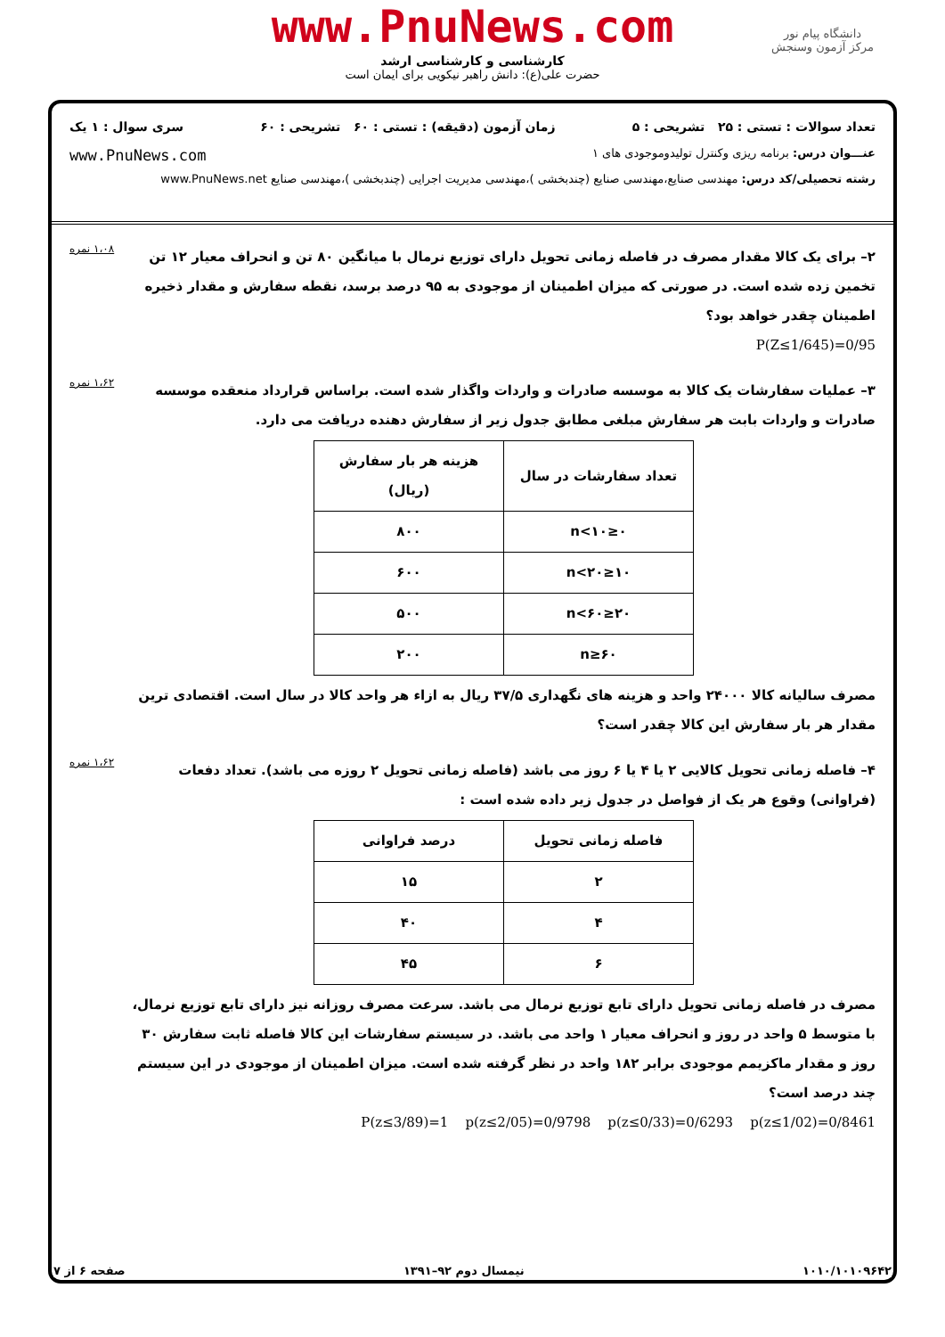www.PnuNews.com
کارشناسی و کارشناسی ارشد
حضرت علی(ع): دانش راهبر نیکویی برای ایمان است
دانشگاه پیام نور
مرکز آزمون وسنجش
تعداد سوالات : تستی : ۲۵ تشریحی : ۵ زمان آزمون (دقیقه) : تستی : ۶۰ تشریحی : ۶۰ سری سوال : ۱ یک
عنـــوان درس: برنامه ریزی وکنترل تولیدوموجودی های ۱ www.PnuNews.com
رشته تحصیلی/کد درس: مهندسی صنایع،مهندسی صنایع (چندبخشی )،مهندسی مدیریت اجرایی (چندبخشی )،مهندسی صنایع www.PnuNews.net
۲– برای یک کالا مقدار مصرف در فاصله زمانی تحویل دارای توزیع نرمال با میانگین ۸۰ تن و انحراف معیار ۱۲ تن تخمین زده شده است. در صورتی که میزان اطمینان از موجودی به ۹۵ درصد برسد، نقطه سفارش و مقدار ذخیره اطمینان چقدر خواهد بود؟
P(Z≤1/645)=0/95
۱،۰۸ نمره
۳– عملیات سفارشات یک کالا به موسسه صادرات و واردات واگذار شده است. براساس قرارداد منعقده موسسه صادرات و واردات بابت هر سفارش مبلغی مطابق جدول زیر از سفارش دهنده دریافت می دارد.
| تعداد سفارشات در سال | هزینه هر بار سفارش (ریال) |
| --- | --- |
| ۰≤n<۱۰ | ۸۰۰ |
| ۱۰≤n<۲۰ | ۶۰۰ |
| ۲۰≤n<۶۰ | ۵۰۰ |
| n≥۶۰ | ۲۰۰ |
مصرف سالیانه کالا ۲۴۰۰۰ واحد و هزینه های نگهداری ۳۷/۵ ریال به ازاء هر واحد کالا در سال است. اقتصادی ترین مقدار هر بار سفارش این کالا چقدر است؟
۱،۶۲ نمره
۴– فاصله زمانی تحویل کالایی ۲ یا ۴ یا ۶ روز می باشد (فاصله زمانی تحویل ۲ روزه می باشد). تعداد دفعات (فراوانی) وقوع هر یک از فواصل در جدول زیر داده شده است :
| فاصله زمانی تحویل | درصد فراوانی |
| --- | --- |
| ۲ | ۱۵ |
| ۴ | ۴۰ |
| ۶ | ۴۵ |
مصرف در فاصله زمانی تحویل دارای تابع توزیع نرمال می باشد. سرعت مصرف روزانه نیز دارای تابع توزیع نرمال، با متوسط ۵ واحد در روز و انحراف معیار ۱ واحد می باشد. در سیستم سفارشات این کالا فاصله ثابت سفارش ۳۰ روز و مقدار ماکزیمم موجودی برابر ۱۸۲ واحد در نظر گرفته شده است. میزان اطمینان از موجودی در این سیستم چند درصد است؟
P(z≤3/89)=1 p(z≤2/05)=0/9798 p(z≤0/33)=0/6293 p(z≤1/02)=0/8461
۱،۶۲ نمره
۱۰۱۰/۱۰۱۰۹۶۴۲ نیمسال دوم ۹۲–۱۳۹۱ صفحه ۶ از ۷